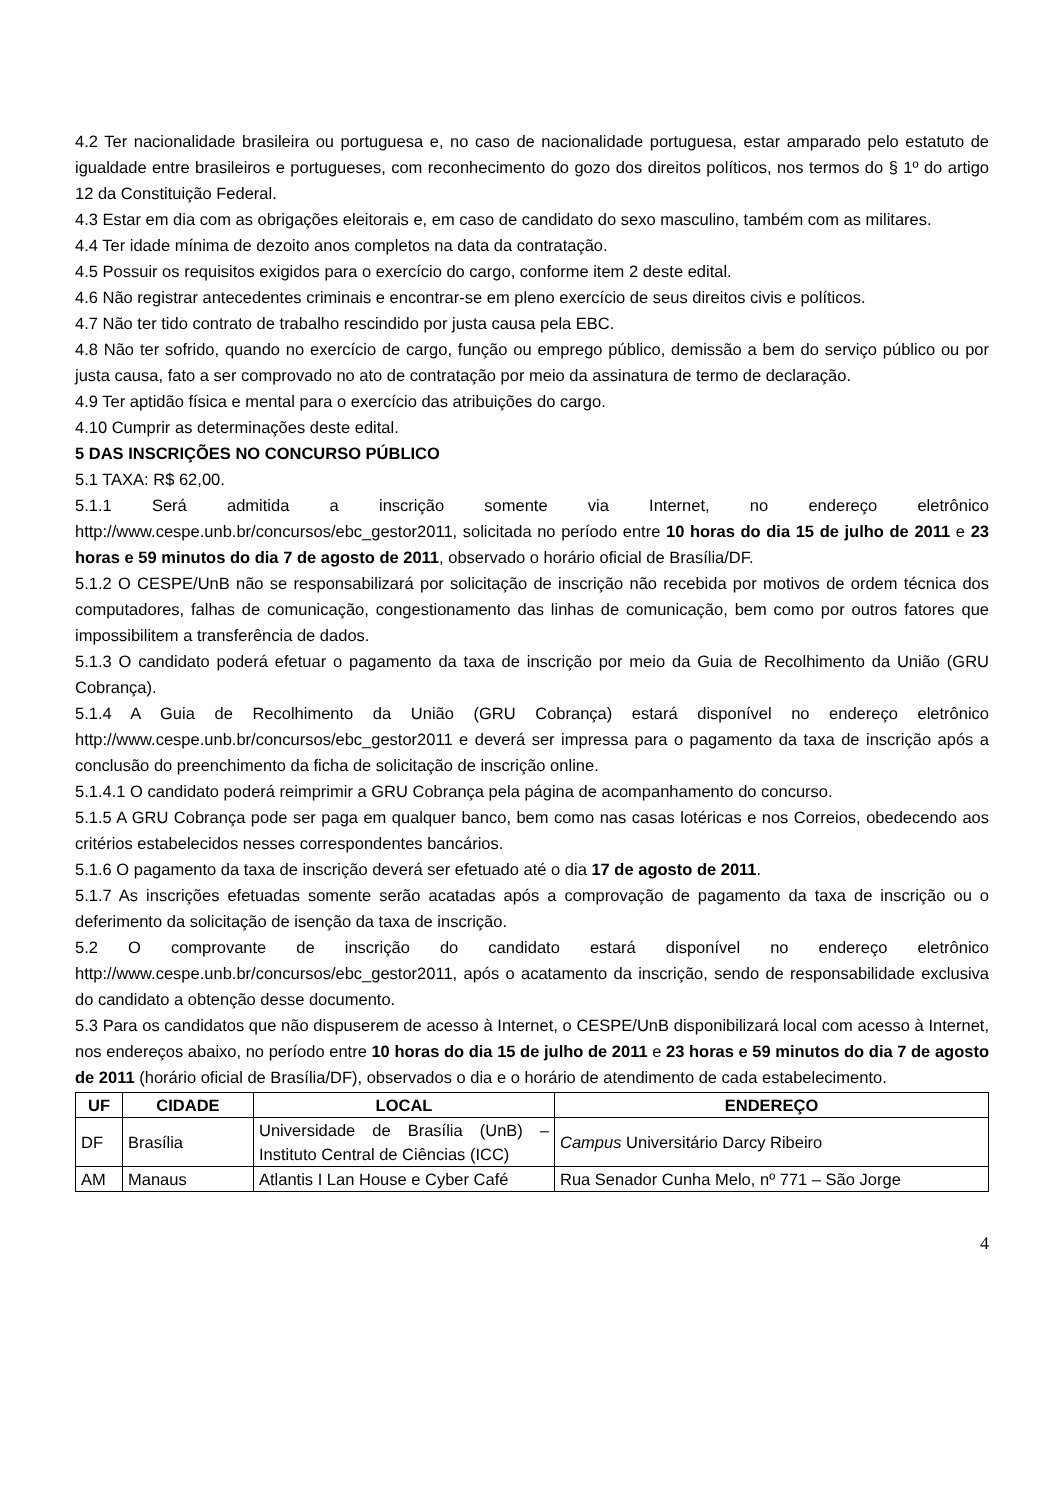4.2 Ter nacionalidade brasileira ou portuguesa e, no caso de nacionalidade portuguesa, estar amparado pelo estatuto de igualdade entre brasileiros e portugueses, com reconhecimento do gozo dos direitos políticos, nos termos do § 1º do artigo 12 da Constituição Federal.
4.3 Estar em dia com as obrigações eleitorais e, em caso de candidato do sexo masculino, também com as militares.
4.4 Ter idade mínima de dezoito anos completos na data da contratação.
4.5 Possuir os requisitos exigidos para o exercício do cargo, conforme item 2 deste edital.
4.6 Não registrar antecedentes criminais e encontrar-se em pleno exercício de seus direitos civis e políticos.
4.7 Não ter tido contrato de trabalho rescindido por justa causa pela EBC.
4.8 Não ter sofrido, quando no exercício de cargo, função ou emprego público, demissão a bem do serviço público ou por justa causa, fato a ser comprovado no ato de contratação por meio da assinatura de termo de declaração.
4.9 Ter aptidão física e mental para o exercício das atribuições do cargo.
4.10 Cumprir as determinações deste edital.
5 DAS INSCRIÇÕES NO CONCURSO PÚBLICO
5.1 TAXA: R$ 62,00.
5.1.1 Será admitida a inscrição somente via Internet, no endereço eletrônico http://www.cespe.unb.br/concursos/ebc_gestor2011, solicitada no período entre 10 horas do dia 15 de julho de 2011 e 23 horas e 59 minutos do dia 7 de agosto de 2011, observado o horário oficial de Brasília/DF.
5.1.2 O CESPE/UnB não se responsabilizará por solicitação de inscrição não recebida por motivos de ordem técnica dos computadores, falhas de comunicação, congestionamento das linhas de comunicação, bem como por outros fatores que impossibilitem a transferência de dados.
5.1.3 O candidato poderá efetuar o pagamento da taxa de inscrição por meio da Guia de Recolhimento da União (GRU Cobrança).
5.1.4 A Guia de Recolhimento da União (GRU Cobrança) estará disponível no endereço eletrônico http://www.cespe.unb.br/concursos/ebc_gestor2011 e deverá ser impressa para o pagamento da taxa de inscrição após a conclusão do preenchimento da ficha de solicitação de inscrição online.
5.1.4.1 O candidato poderá reimprimir a GRU Cobrança pela página de acompanhamento do concurso.
5.1.5 A GRU Cobrança pode ser paga em qualquer banco, bem como nas casas lotéricas e nos Correios, obedecendo aos critérios estabelecidos nesses correspondentes bancários.
5.1.6 O pagamento da taxa de inscrição deverá ser efetuado até o dia 17 de agosto de 2011.
5.1.7 As inscrições efetuadas somente serão acatadas após a comprovação de pagamento da taxa de inscrição ou o deferimento da solicitação de isenção da taxa de inscrição.
5.2 O comprovante de inscrição do candidato estará disponível no endereço eletrônico http://www.cespe.unb.br/concursos/ebc_gestor2011, após o acatamento da inscrição, sendo de responsabilidade exclusiva do candidato a obtenção desse documento.
5.3 Para os candidatos que não dispuserem de acesso à Internet, o CESPE/UnB disponibilizará local com acesso à Internet, nos endereços abaixo, no período entre 10 horas do dia 15 de julho de 2011 e 23 horas e 59 minutos do dia 7 de agosto de 2011 (horário oficial de Brasília/DF), observados o dia e o horário de atendimento de cada estabelecimento.
| UF | CIDADE | LOCAL | ENDEREÇO |
| --- | --- | --- | --- |
| DF | Brasília | Universidade de Brasília (UnB) – Instituto Central de Ciências (ICC) | Campus Universitário Darcy Ribeiro |
| AM | Manaus | Atlantis I Lan House e Cyber Café | Rua Senador Cunha Melo, nº 771 – São Jorge |
4